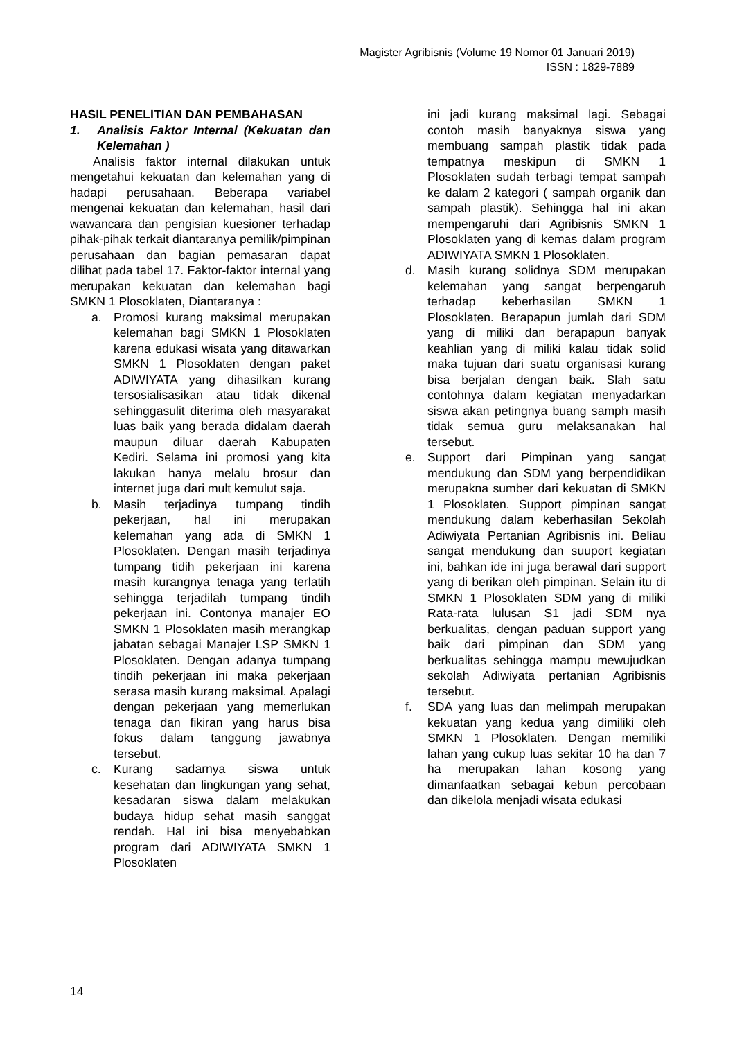Magister Agribisnis (Volume 19 Nomor 01 Januari 2019)
ISSN : 1829-7889
HASIL PENELITIAN DAN PEMBAHASAN
1. Analisis Faktor Internal (Kekuatan dan Kelemahan )
Analisis faktor internal dilakukan untuk mengetahui kekuatan dan kelemahan yang di hadapi perusahaan. Beberapa variabel mengenai kekuatan dan kelemahan, hasil dari wawancara dan pengisian kuesioner terhadap pihak-pihak terkait diantaranya pemilik/pimpinan perusahaan dan bagian pemasaran dapat dilihat pada tabel 17. Faktor-faktor internal yang merupakan kekuatan dan kelemahan bagi SMKN 1 Plosoklaten, Diantaranya :
a. Promosi kurang maksimal merupakan kelemahan bagi SMKN 1 Plosoklaten karena edukasi wisata yang ditawarkan SMKN 1 Plosoklaten dengan paket ADIWIYATA yang dihasilkan kurang tersosialisasikan atau tidak dikenal sehinggasulit diterima oleh masyarakat luas baik yang berada didalam daerah maupun diluar daerah Kabupaten Kediri. Selama ini promosi yang kita lakukan hanya melalu brosur dan internet juga dari mult kemulut saja.
b. Masih terjadinya tumpang tindih pekerjaan, hal ini merupakan kelemahan yang ada di SMKN 1 Plosoklaten. Dengan masih terjadinya tumpang tidih pekerjaan ini karena masih kurangnya tenaga yang terlatih sehingga terjadilah tumpang tindih pekerjaan ini. Contonya manajer EO SMKN 1 Plosoklaten masih merangkap jabatan sebagai Manajer LSP SMKN 1 Plosoklaten. Dengan adanya tumpang tindih pekerjaan ini maka pekerjaan serasa masih kurang maksimal. Apalagi dengan pekerjaan yang memerlukan tenaga dan fikiran yang harus bisa fokus dalam tanggung jawabnya tersebut.
c. Kurang sadarnya siswa untuk kesehatan dan lingkungan yang sehat, kesadaran siswa dalam melakukan budaya hidup sehat masih sanggat rendah. Hal ini bisa menyebabkan program dari ADIWIYATA SMKN 1 Plosoklaten
ini jadi kurang maksimal lagi. Sebagai contoh masih banyaknya siswa yang membuang sampah plastik tidak pada tempatnya meskipun di SMKN 1 Plosoklaten sudah terbagi tempat sampah ke dalam 2 kategori ( sampah organik dan sampah plastik). Sehingga hal ini akan mempengaruhi dari Agribisnis SMKN 1 Plosoklaten yang di kemas dalam program ADIWIYATA SMKN 1 Plosoklaten.
d. Masih kurang solidnya SDM merupakan kelemahan yang sangat berpengaruh terhadap keberhasilan SMKN 1 Plosoklaten. Berapapun jumlah dari SDM yang di miliki dan berapapun banyak keahlian yang di miliki kalau tidak solid maka tujuan dari suatu organisasi kurang bisa berjalan dengan baik. Slah satu contohnya dalam kegiatan menyadarkan siswa akan petingnya buang samph masih tidak semua guru melaksanakan hal tersebut.
e. Support dari Pimpinan yang sangat mendukung dan SDM yang berpendidikan merupakna sumber dari kekuatan di SMKN 1 Plosoklaten. Support pimpinan sangat mendukung dalam keberhasilan Sekolah Adiwiyata Pertanian Agribisnis ini. Beliau sangat mendukung dan suuport kegiatan ini, bahkan ide ini juga berawal dari support yang di berikan oleh pimpinan. Selain itu di SMKN 1 Plosoklaten SDM yang di miliki Rata-rata lulusan S1 jadi SDM nya berkualitas, dengan paduan support yang baik dari pimpinan dan SDM yang berkualitas sehingga mampu mewujudkan sekolah Adiwiyata pertanian Agribisnis tersebut.
f. SDA yang luas dan melimpah merupakan kekuatan yang kedua yang dimiliki oleh SMKN 1 Plosoklaten. Dengan memiliki lahan yang cukup luas sekitar 10 ha dan 7 ha merupakan lahan kosong yang dimanfaatkan sebagai kebun percobaan dan dikelola menjadi wisata edukasi
14